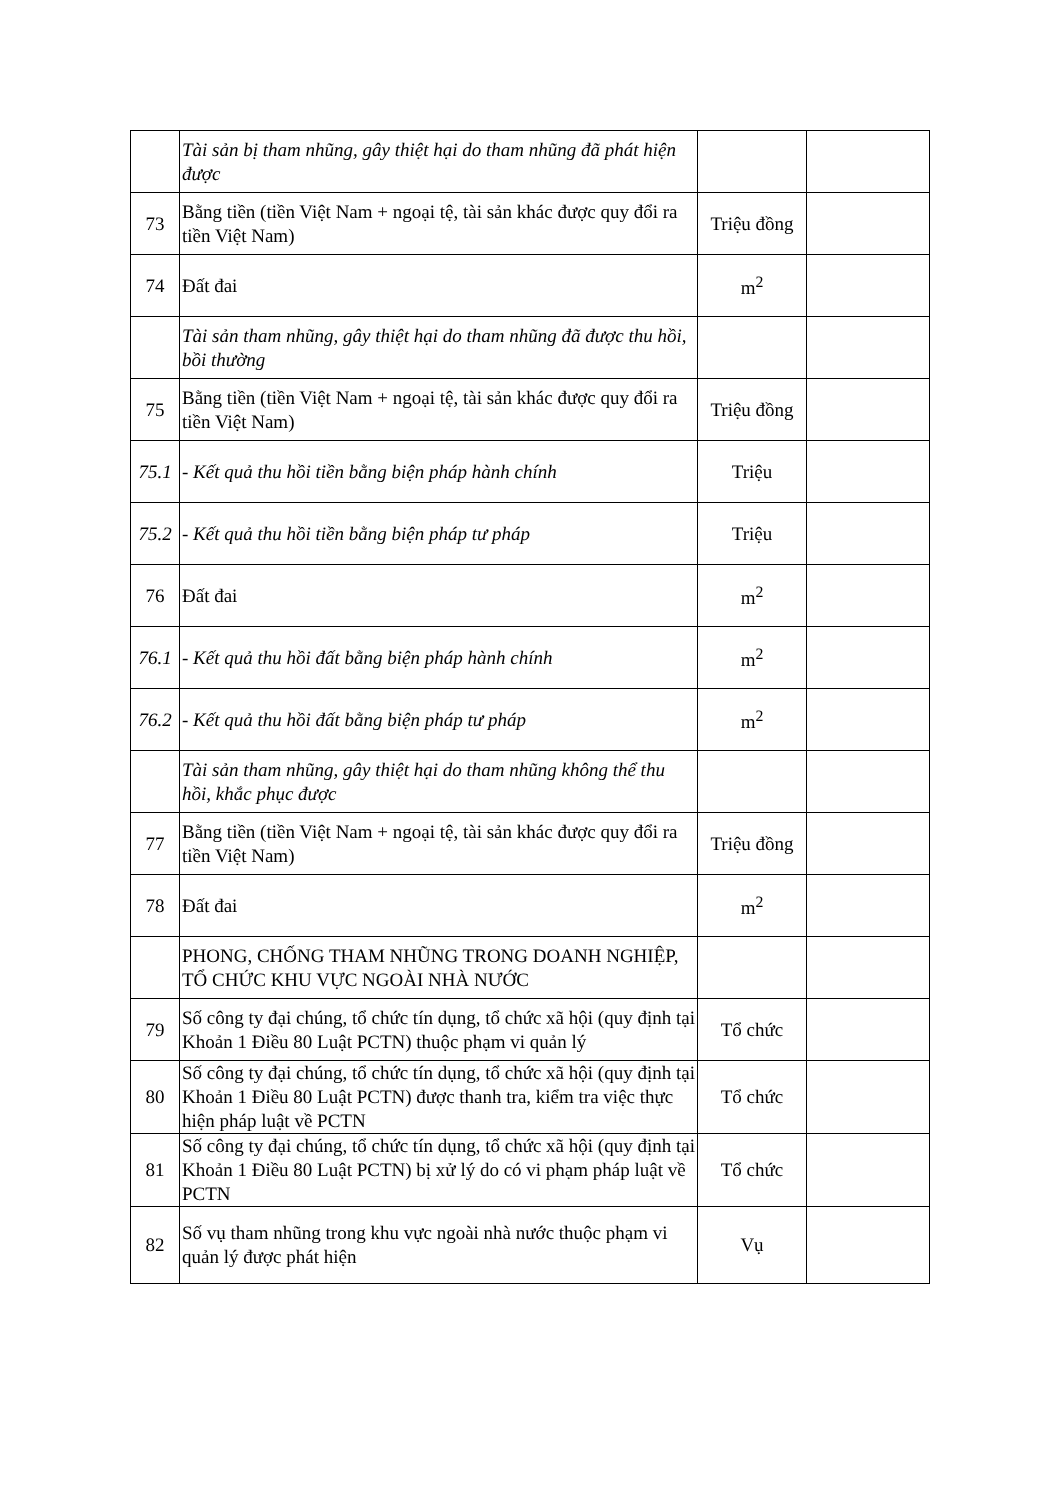| | Tài sản bị tham nhũng, gây thiệt hại do tham nhũng đã phát hiện được | | |
| 73 | Bằng tiền (tiền Việt Nam + ngoại tệ, tài sản khác được quy đổi ra tiền Việt Nam) | Triệu đồng | |
| 74 | Đất đai | m<sup>2</sup> | |
| | Tài sản tham nhũng, gây thiệt hại do tham nhũng đã được thu hồi, bồi thường | | |
| 75 | Bằng tiền (tiền Việt Nam + ngoại tệ, tài sản khác được quy đổi ra tiền Việt Nam) | Triệu đồng | |
| 75.1 | - Kết quả thu hồi tiền bằng biện pháp hành chính | Triệu | |
| 75.2 | - Kết quả thu hồi tiền bằng biện pháp tư pháp | Triệu | |
| 76 | Đất đai | m<sup>2</sup> | |
| 76.1 | - Kết quả thu hồi đất bằng biện pháp hành chính | m<sup>2</sup> | |
| 76.2 | - Kết quả thu hồi đất bằng biện pháp tư pháp | m<sup>2</sup> | |
| | Tài sản tham nhũng, gây thiệt hại do tham nhũng không thể thu hồi, khắc phục được | | |
| 77 | Bằng tiền (tiền Việt Nam + ngoại tệ, tài sản khác được quy đổi ra tiền Việt Nam) | Triệu đồng | |
| 78 | Đất đai | m<sup>2</sup> | |
| | PHONG, CHỐNG THAM NHŨNG TRONG DOANH NGHIỆP, TỔ CHỨC KHU VỰC NGOÀI NHÀ NƯỚC | | |
| 79 | Số công ty đại chúng, tổ chức tín dụng, tổ chức xã hội (quy định tại Khoản 1 Điều 80 Luật PCTN) thuộc phạm vi quản lý | Tổ chức | |
| 80 | Số công ty đại chúng, tổ chức tín dụng, tổ chức xã hội (quy định tại Khoản 1 Điều 80 Luật PCTN) được thanh tra, kiểm tra việc thực hiện pháp luật về PCTN | Tổ chức | |
| 81 | Số công ty đại chúng, tổ chức tín dụng, tổ chức xã hội (quy định tại Khoản 1 Điều 80 Luật PCTN) bị xử lý do có vi phạm pháp luật về PCTN | Tổ chức | |
| 82 | Số vụ tham nhũng trong khu vực ngoài nhà nước thuộc phạm vi quản lý được phát hiện | Vụ | |